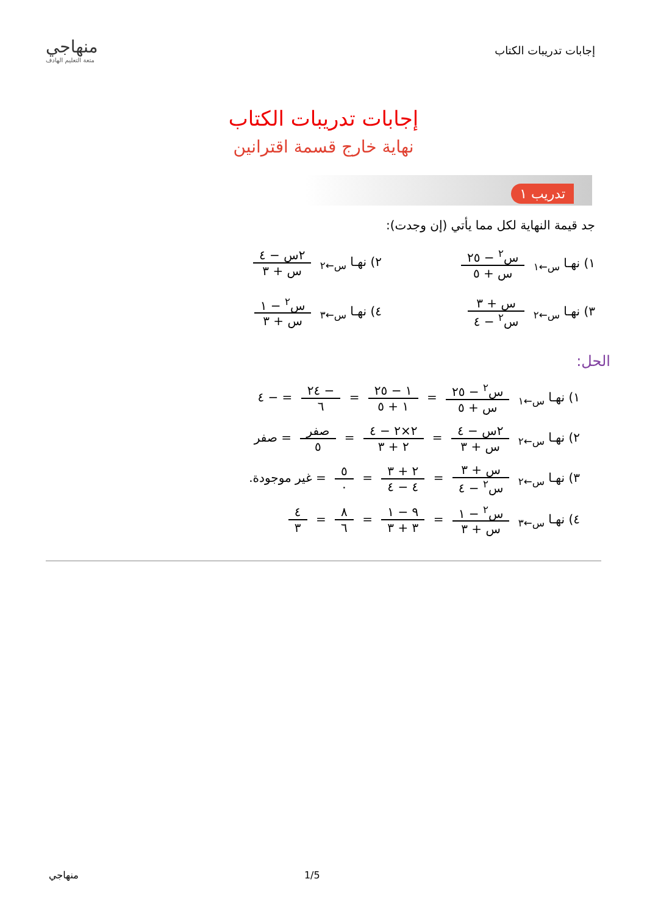إجابات تدريبات الكتاب
منهاجي
متعة التعليم الهادف
إجابات تدريبات الكتاب
نهاية خارج قسمة اقترانين
تدريب ١
جد قيمة النهاية لكل مما يأتي (إن وجدت):
١) نهـا <sub>س←١</sub> س<sup>٢</sup> − ٢٥ س + ٥ ٢) نهـا <sub>س←٢</sub> ٢س − ٤ س + ٣
٣) نهـا <sub>س←٢</sub> س + ٣ س<sup>٢</sup> − ٤ ٤) نهـا <sub>س←٣</sub> س<sup>٢</sup> − ١ س + ٣
الحل:
١) نهـا <sub>س←١</sub> س<sup>٢</sup> − ٢٥ س + ٥ = ١ − ٢٥ ١ + ٥ = − ٢٤ ٦ = − ٤
٢) نهـا <sub>س←٢</sub> ٢س − ٤ س + ٣ = ٢×٢ − ٤ ٢ + ٣ = صفر ٥ = صفر
٣) نهـا <sub>س←٢</sub> س + ٣ س<sup>٢</sup> − ٤ = ٢ + ٣ ٤ − ٤ = ٥ ٠ = غير موجودة.
٤) نهـا <sub>س←٣</sub> س<sup>٢</sup> − ١ س + ٣ = ٩ − ١ ٣ + ٣ = ٨ ٦ = ٤ ٣
منهاجي 1/5